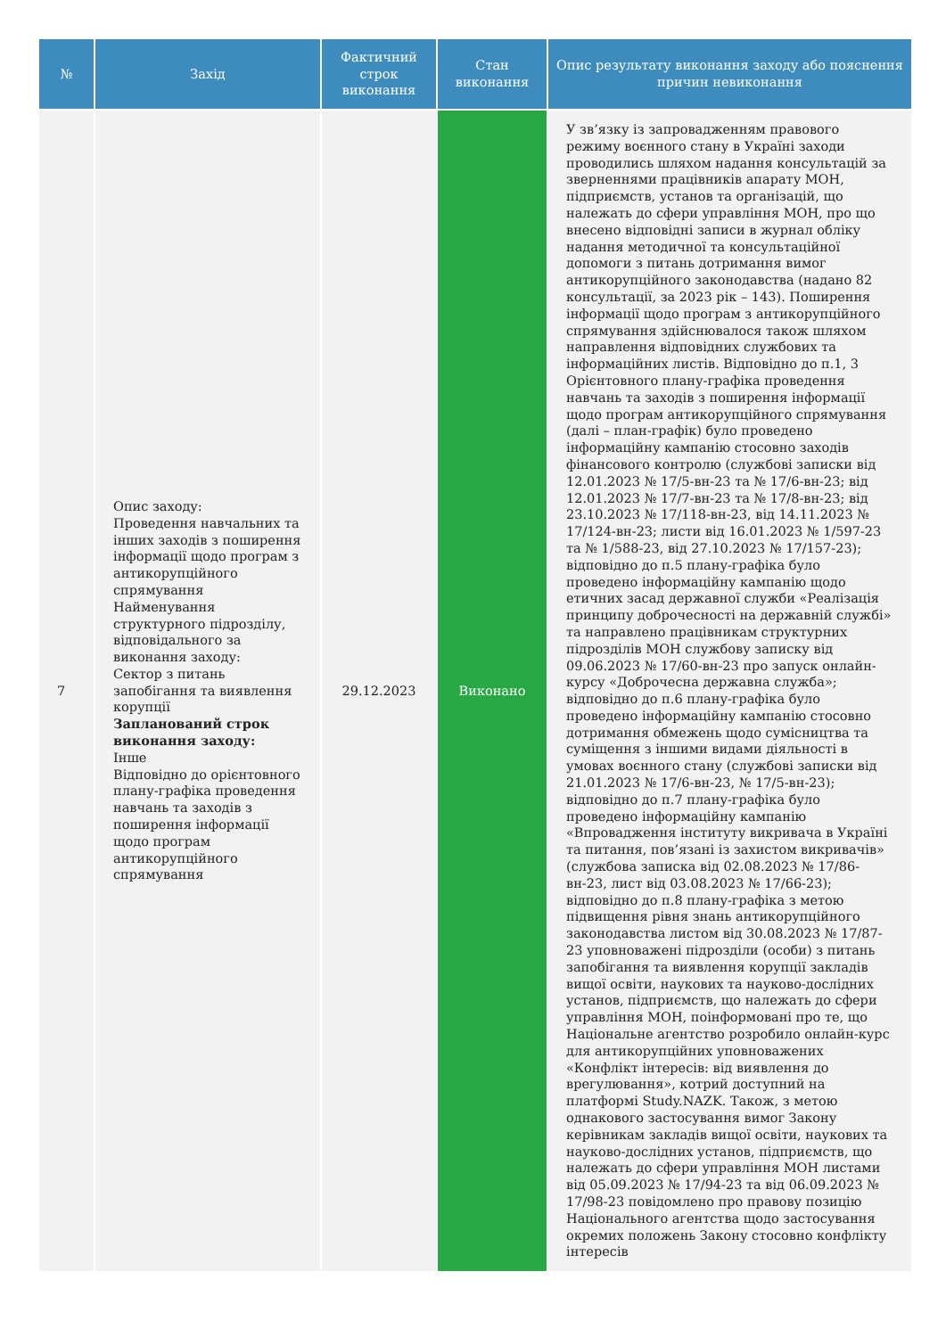| № | Захід | Фактичний строк виконання | Стан виконання | Опис результату виконання заходу або пояснення причин невиконання |
| --- | --- | --- | --- | --- |
| 7 | Опис заходу: Проведення навчальних та інших заходів з поширення інформації щодо програм з антикорупційного спрямування Найменування структурного підрозділу, відповідального за виконання заходу: Сектор з питань запобігання та виявлення корупції Запланований строк виконання заходу: Інше Відповідно до орієнтовного плану-графіка проведення навчань та заходів з поширення інформації щодо програм антикорупційного спрямування | 29.12.2023 | Виконано | У зв’язку із запровадженням правового режиму воєнного стану в Україні заходи проводились шляхом надання консультацій за зверненнями працівників апарату МОН, підприємств, установ та організацій, що належать до сфери управління МОН, про що внесено відповідні записи в журнал обліку надання методичної та консультаційної допомоги з питань дотримання вимог антикорупційного законодавства (надано 82 консультації, за 2023 рік – 143). Поширення інформації щодо програм з антикорупційного спрямування здійснювалося також шляхом направлення відповідних службових та інформаційних листів. Відповідно до п.1, 3 Орієнтовного плану-графіка проведення навчань та заходів з поширення інформації щодо програм антикорупційного спрямування (далі – план-графік) було проведено інформаційну кампанію стосовно заходів фінансового контролю (службові записки від 12.01.2023 № 17/5-вн-23 та № 17/6-вн-23; від 12.01.2023 № 17/7-вн-23 та № 17/8-вн-23; від 23.10.2023 № 17/118-вн-23, від 14.11.2023 № 17/124-вн-23; листи від 16.01.2023 № 1/597-23 та № 1/588-23, від 27.10.2023 № 17/157-23); відповідно до п.5 плану-графіка було проведено інформаційну кампанію щодо етичних засад державної служби «Реалізація принципу доброчесності на державній службі» та направлено працівникам структурних підрозділів МОН службову записку від 09.06.2023 № 17/60-вн-23 про запуск онлайн-курсу «Доброчесна державна служба»; відповідно до п.6 плану-графіка було проведено інформаційну кампанію стосовно дотримання обмежень щодо сумісництва та суміщення з іншими видами діяльності в умовах воєнного стану (службові записки від 21.01.2023 № 17/6-вн-23, № 17/5-вн-23); відповідно до п.7 плану-графіка було проведено інформаційну кампанію «Впровадження інституту викривача в Україні та питання, пов’язані із захистом викривачів» (службова записка від 02.08.2023 № 17/86-вн-23, лист від 03.08.2023 № 17/66-23); відповідно до п.8 плану-графіка з метою підвищення рівня знань антикорупційного законодавства листом від 30.08.2023 № 17/87-23 уповноважені підрозділи (особи) з питань запобігання та виявлення корупції закладів вищої освіти, наукових та науково-дослідних установ, підприємств, що належать до сфери управління МОН, поінформовані про те, що Національне агентство розробило онлайн-курс для антикорупційних уповноважених «Конфлікт інтересів: від виявлення до врегулювання», котрий доступний на платформі Study.NAZK. Також, з метою однакового застосування вимог Закону керівникам закладів вищої освіти, наукових та науково-дослідних установ, підприємств, що належать до сфери управління МОН листами від 05.09.2023 № 17/94-23 та від 06.09.2023 № 17/98-23 повідомлено про правову позицію Національного агентства щодо застосування окремих положень Закону стосовно конфлікту інтересів |